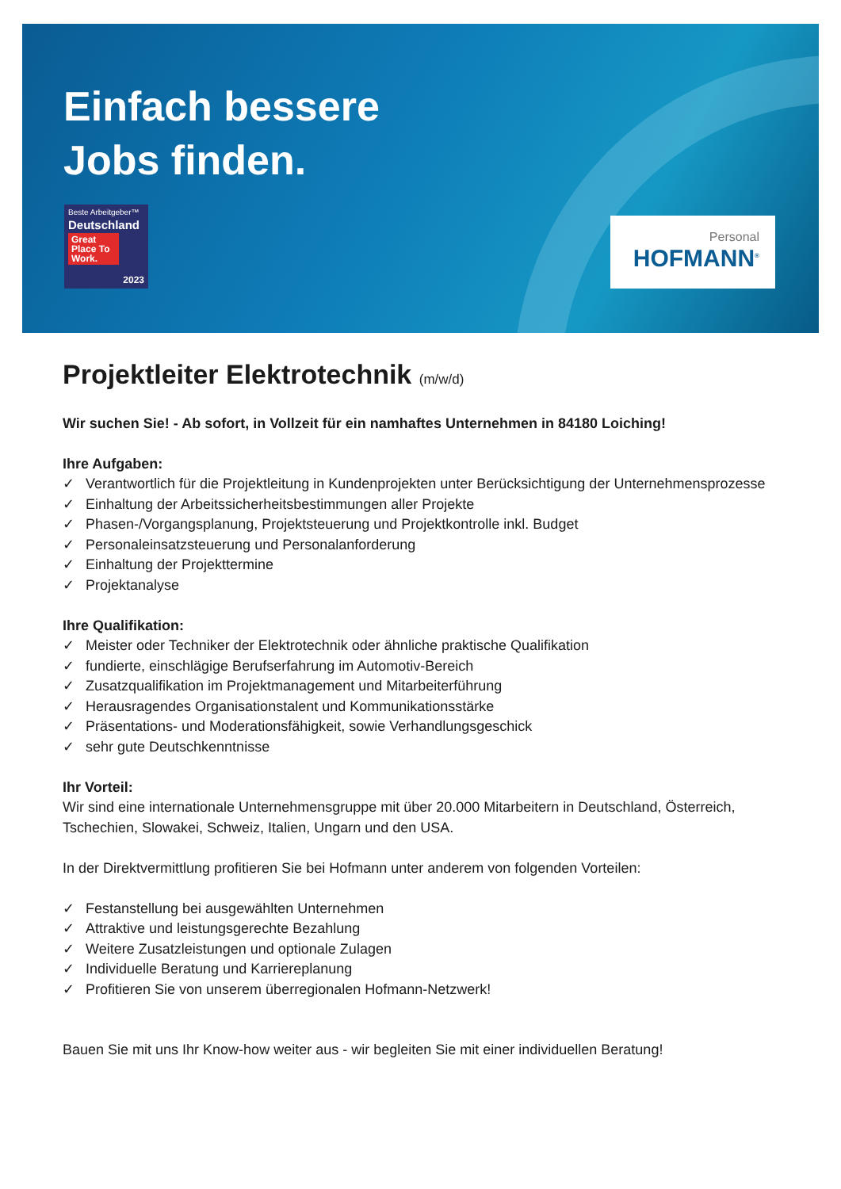Einfach bessere
Jobs finden.
Beste Arbeitgeber™
Deutschland
Great Place To Work.
2023
Personal
HOFMANN<sup>®</sup>
Projektleiter Elektrotechnik (m/w/d)
Wir suchen Sie! - Ab sofort, in Vollzeit für ein namhaftes Unternehmen in 84180 Loiching!
Ihre Aufgaben:
✓ Verantwortlich für die Projektleitung in Kundenprojekten unter Berücksichtigung der Unternehmensprozesse
✓ Einhaltung der Arbeitssicherheitsbestimmungen aller Projekte
✓ Phasen-/Vorgangsplanung, Projektsteuerung und Projektkontrolle inkl. Budget
✓ Personaleinsatzsteuerung und Personalanforderung
✓ Einhaltung der Projekttermine
✓ Projektanalyse
Ihre Qualifikation:
✓ Meister oder Techniker der Elektrotechnik oder ähnliche praktische Qualifikation
✓ fundierte, einschlägige Berufserfahrung im Automotiv-Bereich
✓ Zusatzqualifikation im Projektmanagement und Mitarbeiterführung
✓ Herausragendes Organisationstalent und Kommunikationsstärke
✓ Präsentations- und Moderationsfähigkeit, sowie Verhandlungsgeschick
✓ sehr gute Deutschkenntnisse
Ihr Vorteil:
Wir sind eine internationale Unternehmensgruppe mit über 20.000 Mitarbeitern in Deutschland, Österreich, Tschechien, Slowakei, Schweiz, Italien, Ungarn und den USA.
In der Direktvermittlung profitieren Sie bei Hofmann unter anderem von folgenden Vorteilen:
✓ Festanstellung bei ausgewählten Unternehmen
✓ Attraktive und leistungsgerechte Bezahlung
✓ Weitere Zusatzleistungen und optionale Zulagen
✓ Individuelle Beratung und Karriereplanung
✓ Profitieren Sie von unserem überregionalen Hofmann-Netzwerk!
Bauen Sie mit uns Ihr Know-how weiter aus - wir begleiten Sie mit einer individuellen Beratung!